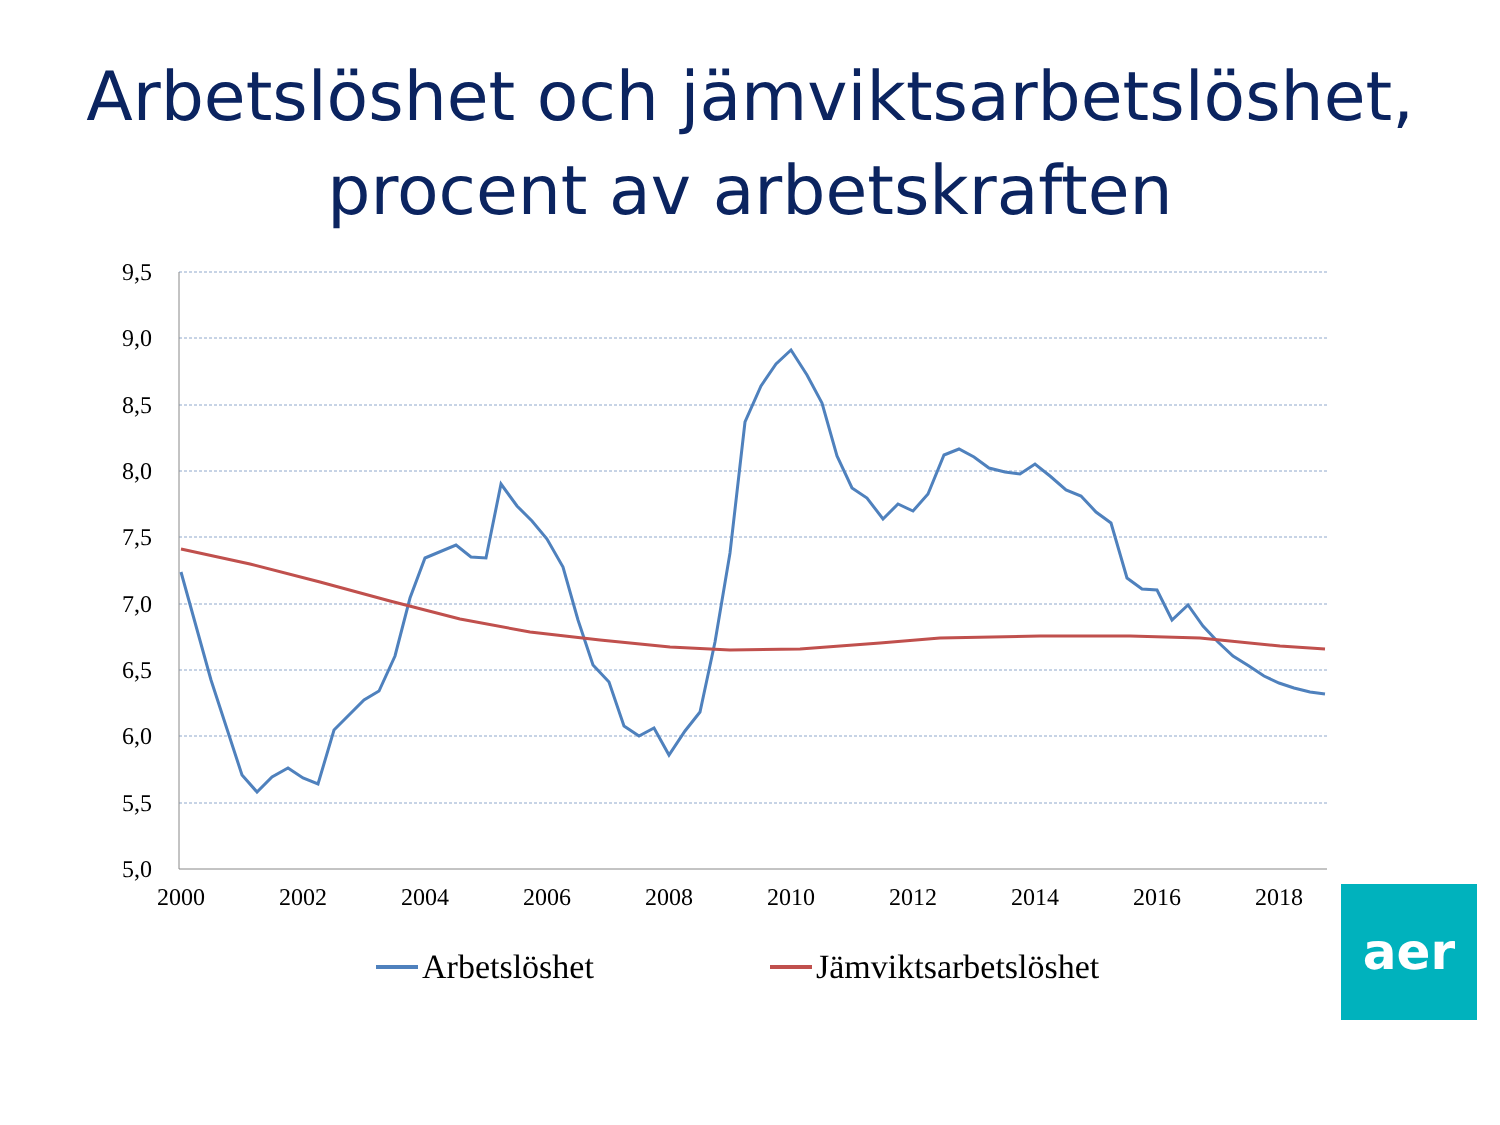Arbetslöshet och jämviktsarbetslöshet,
procent av arbetskraften
9,5
9,0
8,5
8,0
7,5
7,0
6,5
6,0
5,5
5,0
2000
2002
2004
2006
2008
2010
2012
2014
2016
2018
Arbetslöshet
Jämviktsarbetslöshet
aer